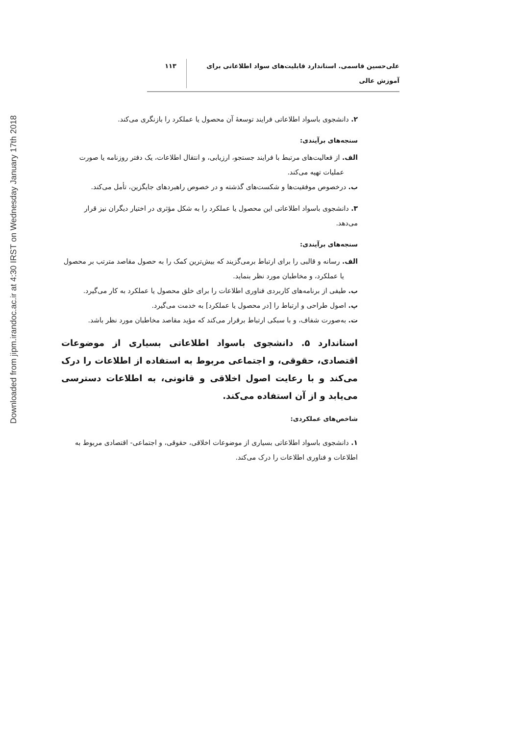Downloaded from jipm.irandoc.ac.ir at 4:30 IRST on Wednesday January 17th 2018
علی‌حسین قاسمی. استاندارد قابلیت‌های سواد اطلاعاتی برای آموزش عالی
۱۱۳
۲. دانشجوی باسواد اطلاعاتی فرایند توسعهٔ آن محصول یا عملکرد را بازنگری می‌کند.
سنجه‌های برآیندی:
الف. از فعالیت‌های مرتبط با فرایند جستجو، ارزیابی، و انتقال اطلاعات، یک دفتر روزنامه یا صورت عملیات تهیه می‌کند.
ب. درخصوص موفقیت‌ها و شکست‌های گذشته و در خصوص راهبردهای جایگزین، تأمل می‌کند.
۳. دانشجوی باسواد اطلاعاتی این محصول یا عملکرد را به شکل مؤثری در اختیار دیگران نیز قرار می‌دهد.
سنجه‌های برآیندی:
الف. رسانه و قالبی را برای ارتباط برمی‌گزیند که بیش‌ترین کمک را به حصول مقاصد مترتب بر محصول یا عملکرد، و مخاطبان مورد نظر بنماید.
ب. طیفی از برنامه‌های کاربردی فناوری اطلاعات را برای خلق محصول یا عملکرد به کار می‌گیرد.
پ. اصول طراحی و ارتباط را [در محصول یا عملکرد] به خدمت می‌گیرد.
ت. به‌صورت شفاف، و با سبکی ارتباط برقرار می‌کند که مؤید مقاصد مخاطبان مورد نظر باشد.
استاندارد ۵. دانشجوی باسواد اطلاعاتی بسیاری از موضوعات اقتصادی، حقوقی، و اجتماعی مربوط به استفاده از اطلاعات را درک می‌کند و با رعایت اصول اخلاقی و قانونی، به اطلاعات دسترسی می‌یابد و از آن استفاده می‌کند.
شاخص‌های عملکردی:
۱. دانشجوی باسواد اطلاعاتی بسیاری از موضوعات اخلاقی، حقوقی، و اجتماعی- اقتصادی مربوط به اطلاعات و فناوری اطلاعات را درک می‌کند.